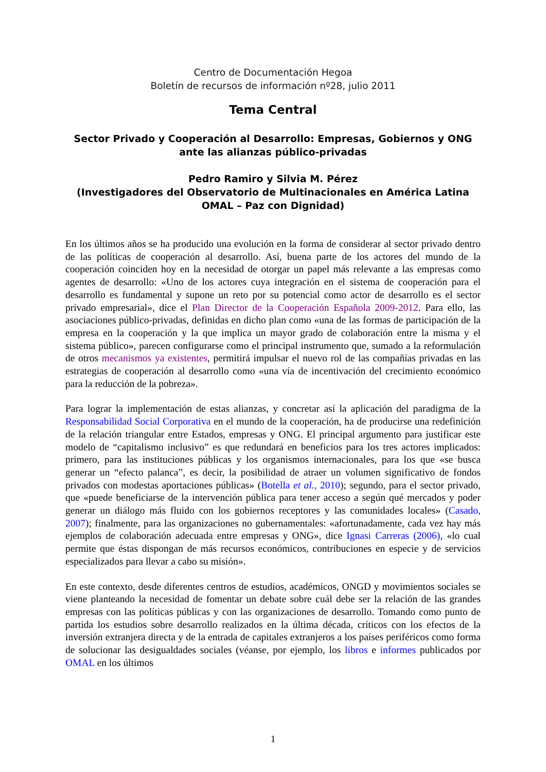Centro de Documentación Hegoa
Boletín de recursos de información nº28, julio 2011
Tema Central
Sector Privado y Cooperación al Desarrollo: Empresas, Gobiernos y ONG ante las alianzas público-privadas
Pedro Ramiro y Silvia M. Pérez
(Investigadores del Observatorio de Multinacionales en América Latina OMAL – Paz con Dignidad)
En los últimos años se ha producido una evolución en la forma de considerar al sector privado dentro de las políticas de cooperación al desarrollo. Así, buena parte de los actores del mundo de la cooperación coinciden hoy en la necesidad de otorgar un papel más relevante a las empresas como agentes de desarrollo: «Uno de los actores cuya integración en el sistema de cooperación para el desarrollo es fundamental y supone un reto por su potencial como actor de desarrollo es el sector privado empresarial», dice el Plan Director de la Cooperación Española 2009-2012. Para ello, las asociaciones público-privadas, definidas en dicho plan como «una de las formas de participación de la empresa en la cooperación y la que implica un mayor grado de colaboración entre la misma y el sistema público», parecen configurarse como el principal instrumento que, sumado a la reformulación de otros mecanismos ya existentes, permitirá impulsar el nuevo rol de las compañías privadas en las estrategias de cooperación al desarrollo como «una vía de incentivación del crecimiento económico para la reducción de la pobreza».
Para lograr la implementación de estas alianzas, y concretar así la aplicación del paradigma de la Responsabilidad Social Corporativa en el mundo de la cooperación, ha de producirse una redefinición de la relación triangular entre Estados, empresas y ONG. El principal argumento para justificar este modelo de “capitalismo inclusivo” es que redundará en beneficios para los tres actores implicados: primero, para las instituciones públicas y los organismos internacionales, para los que «se busca generar un “efecto palanca”, es decir, la posibilidad de atraer un volumen significativo de fondos privados con modestas aportaciones públicas» (Botella et al., 2010); segundo, para el sector privado, que «puede beneficiarse de la intervención pública para tener acceso a según qué mercados y poder generar un diálogo más fluido con los gobiernos receptores y las comunidades locales» (Casado, 2007); finalmente, para las organizaciones no gubernamentales: «afortunadamente, cada vez hay más ejemplos de colaboración adecuada entre empresas y ONG», dice Ignasi Carreras (2006), «lo cual permite que éstas dispongan de más recursos económicos, contribuciones en especie y de servicios especializados para llevar a cabo su misión».
En este contexto, desde diferentes centros de estudios, académicos, ONGD y movimientos sociales se viene planteando la necesidad de fomentar un debate sobre cuál debe ser la relación de las grandes empresas con las políticas públicas y con las organizaciones de desarrollo. Tomando como punto de partida los estudios sobre desarrollo realizados en la última década, críticos con los efectos de la inversión extranjera directa y de la entrada de capitales extranjeros a los países periféricos como forma de solucionar las desigualdades sociales (véanse, por ejemplo, los libros e informes publicados por OMAL en los últimos
1